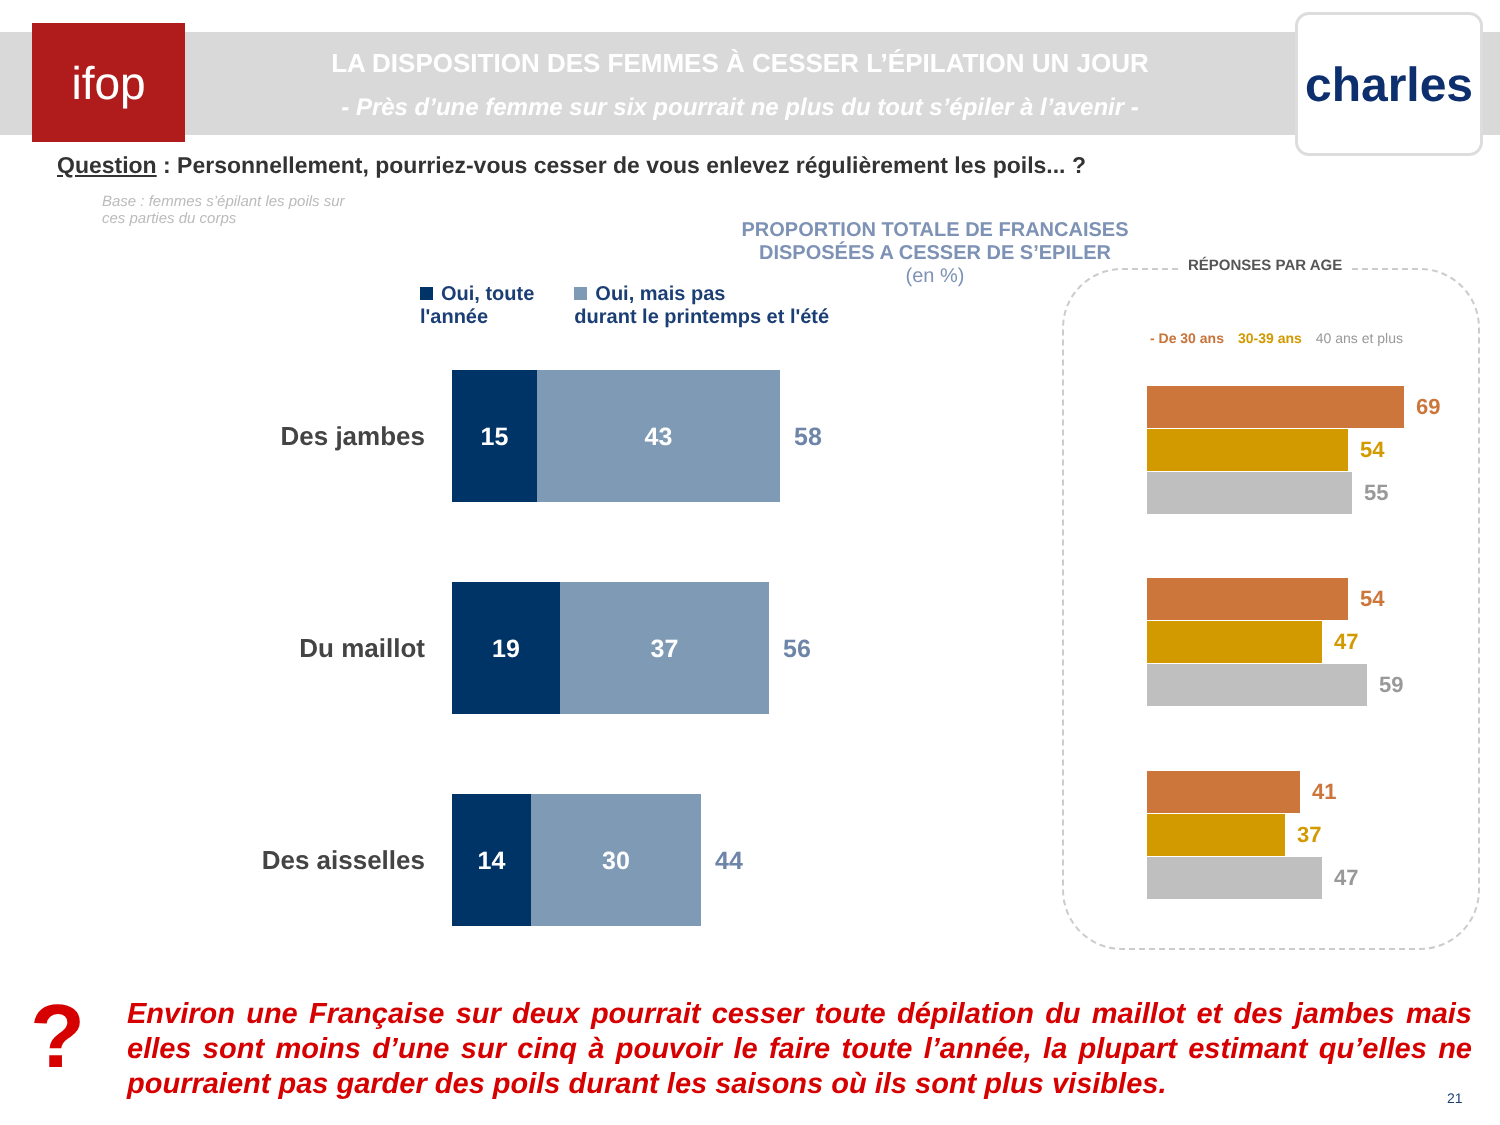ifop
LA DISPOSITION DES FEMMES À CESSER L’ÉPILATION UN JOUR
- Près d’une femme sur six pourrait ne plus du tout s’épiler à l’avenir -
charles
Question : Personnellement, pourriez-vous cesser de vous enlevez régulièrement les poils... ?
Base : femmes s’épilant les poils sur ces parties du corps
PROPORTION TOTALE DE FRANCAISES DISPOSÉES A CESSER DE S’EPILER
(en %)
Oui, toute
l'année
Oui, mais pas
durant le printemps et l'été
Des jambes
15 43
58
Du maillot
19 37
56
Des aisselles
14 30
44
RÉPONSES PAR AGE
- De 30 ans 30-39 ans 40 ans et plus
69
54
55
54
47
59
41
37
47
?
Environ une Française sur deux pourrait cesser toute dépilation du maillot et des jambes mais elles sont moins d’une sur cinq à pouvoir le faire toute l’année, la plupart estimant qu’elles ne pourraient pas garder des poils durant les saisons où ils sont plus visibles.
21